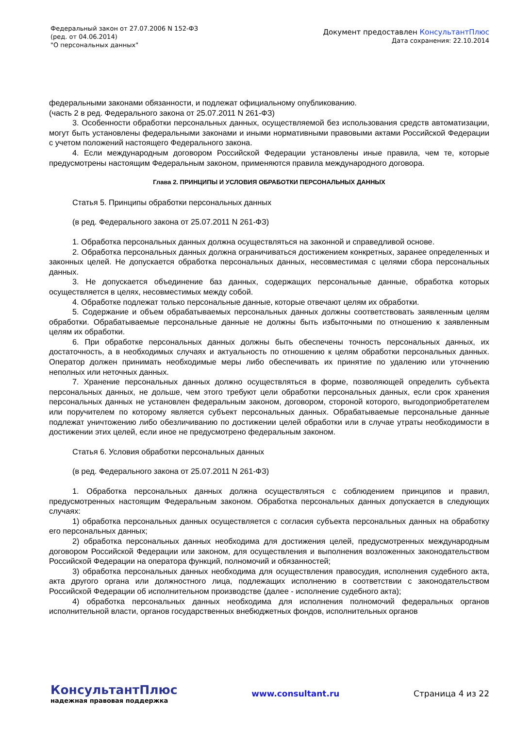Федеральный закон от 27.07.2006 N 152-ФЗ
(ред. от 04.06.2014)
"О персональных данных"
Документ предоставлен КонсультантПлюс
Дата сохранения: 22.10.2014
федеральными законами обязанности, и подлежат официальному опубликованию.
(часть 2 в ред. Федерального закона от 25.07.2011 N 261-ФЗ)
3. Особенности обработки персональных данных, осуществляемой без использования средств автоматизации, могут быть установлены федеральными законами и иными нормативными правовыми актами Российской Федерации с учетом положений настоящего Федерального закона.
4. Если международным договором Российской Федерации установлены иные правила, чем те, которые предусмотрены настоящим Федеральным законом, применяются правила международного договора.
Глава 2. ПРИНЦИПЫ И УСЛОВИЯ ОБРАБОТКИ ПЕРСОНАЛЬНЫХ ДАННЫХ
Статья 5. Принципы обработки персональных данных
(в ред. Федерального закона от 25.07.2011 N 261-ФЗ)
1. Обработка персональных данных должна осуществляться на законной и справедливой основе.
2. Обработка персональных данных должна ограничиваться достижением конкретных, заранее определенных и законных целей. Не допускается обработка персональных данных, несовместимая с целями сбора персональных данных.
3. Не допускается объединение баз данных, содержащих персональные данные, обработка которых осуществляется в целях, несовместимых между собой.
4. Обработке подлежат только персональные данные, которые отвечают целям их обработки.
5. Содержание и объем обрабатываемых персональных данных должны соответствовать заявленным целям обработки. Обрабатываемые персональные данные не должны быть избыточными по отношению к заявленным целям их обработки.
6. При обработке персональных данных должны быть обеспечены точность персональных данных, их достаточность, а в необходимых случаях и актуальность по отношению к целям обработки персональных данных. Оператор должен принимать необходимые меры либо обеспечивать их принятие по удалению или уточнению неполных или неточных данных.
7. Хранение персональных данных должно осуществляться в форме, позволяющей определить субъекта персональных данных, не дольше, чем этого требуют цели обработки персональных данных, если срок хранения персональных данных не установлен федеральным законом, договором, стороной которого, выгодоприобретателем или поручителем по которому является субъект персональных данных. Обрабатываемые персональные данные подлежат уничтожению либо обезличиванию по достижении целей обработки или в случае утраты необходимости в достижении этих целей, если иное не предусмотрено федеральным законом.
Статья 6. Условия обработки персональных данных
(в ред. Федерального закона от 25.07.2011 N 261-ФЗ)
1. Обработка персональных данных должна осуществляться с соблюдением принципов и правил, предусмотренных настоящим Федеральным законом. Обработка персональных данных допускается в следующих случаях:
1) обработка персональных данных осуществляется с согласия субъекта персональных данных на обработку его персональных данных;
2) обработка персональных данных необходима для достижения целей, предусмотренных международным договором Российской Федерации или законом, для осуществления и выполнения возложенных законодательством Российской Федерации на оператора функций, полномочий и обязанностей;
3) обработка персональных данных необходима для осуществления правосудия, исполнения судебного акта, акта другого органа или должностного лица, подлежащих исполнению в соответствии с законодательством Российской Федерации об исполнительном производстве (далее - исполнение судебного акта);
4) обработка персональных данных необходима для исполнения полномочий федеральных органов исполнительной власти, органов государственных внебюджетных фондов, исполнительных органов
КонсультантПлюс
надежная правовая поддержка
www.consultant.ru Страница 4 из 22